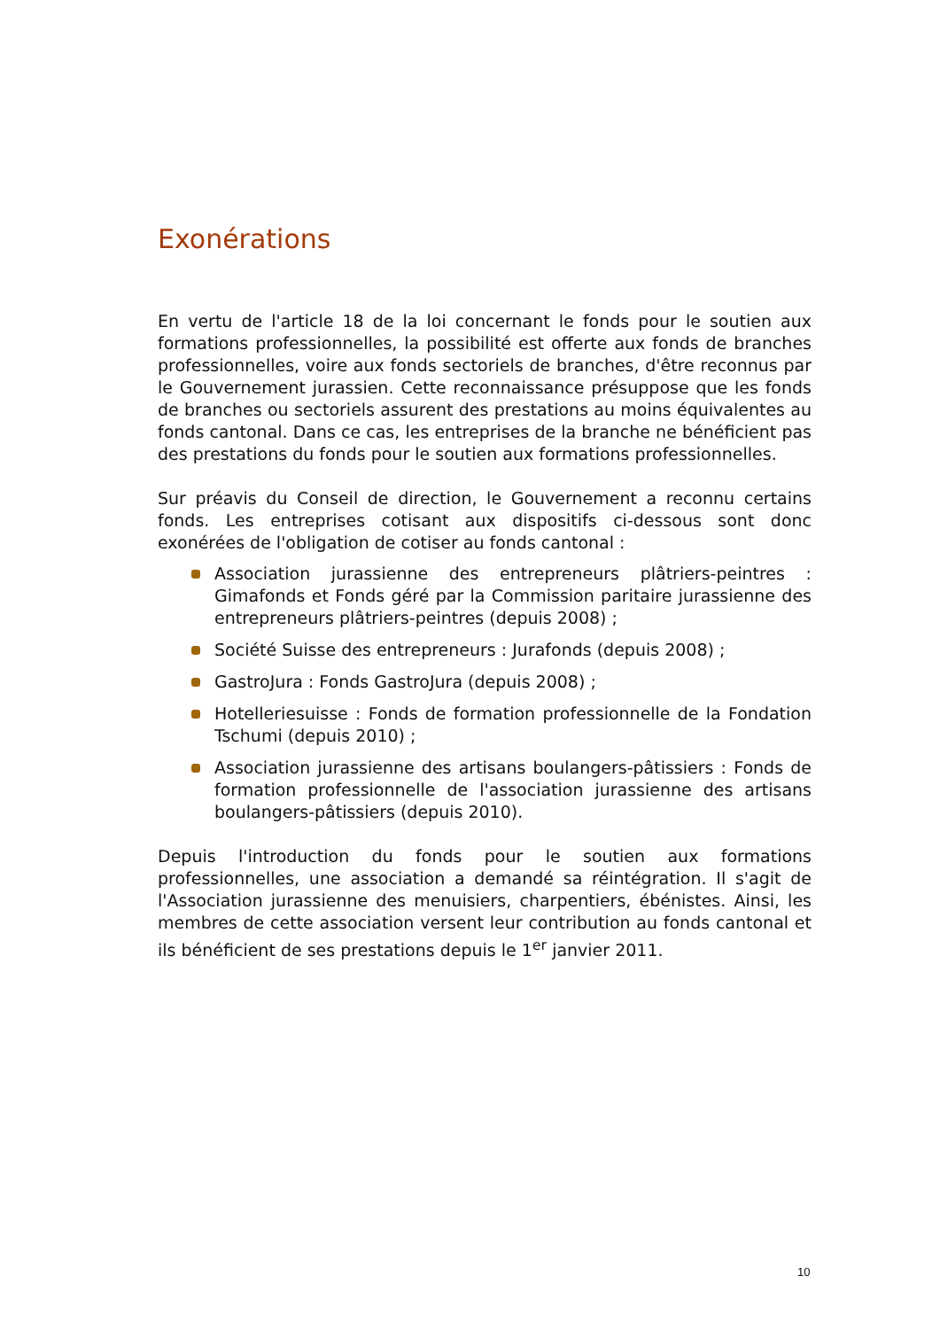Exonérations
En vertu de l'article 18 de la loi concernant le fonds pour le soutien aux formations professionnelles, la possibilité est offerte aux fonds de branches professionnelles, voire aux fonds sectoriels de branches, d'être reconnus par le Gouvernement jurassien. Cette reconnaissance présuppose que les fonds de branches ou sectoriels assurent des prestations au moins équivalentes au fonds cantonal. Dans ce cas, les entreprises de la branche ne bénéficient pas des prestations du fonds pour le soutien aux formations professionnelles.
Sur préavis du Conseil de direction, le Gouvernement a reconnu certains fonds. Les entreprises cotisant aux dispositifs ci-dessous sont donc exonérées de l'obligation de cotiser au fonds cantonal :
Association jurassienne des entrepreneurs plâtriers-peintres : Gimafonds et Fonds géré par la Commission paritaire jurassienne des entrepreneurs plâtriers-peintres (depuis 2008) ;
Société Suisse des entrepreneurs : Jurafonds (depuis 2008) ;
GastroJura : Fonds GastroJura (depuis 2008) ;
Hotelleriesuisse : Fonds de formation professionnelle de la Fondation Tschumi (depuis 2010) ;
Association jurassienne des artisans boulangers-pâtissiers : Fonds de formation professionnelle de l'association jurassienne des artisans boulangers-pâtissiers (depuis 2010).
Depuis l'introduction du fonds pour le soutien aux formations professionnelles, une association a demandé sa réintégration. Il s'agit de l'Association jurassienne des menuisiers, charpentiers, ébénistes. Ainsi, les membres de cette association versent leur contribution au fonds cantonal et ils bénéficient de ses prestations depuis le 1<sup>er</sup> janvier 2011.
10